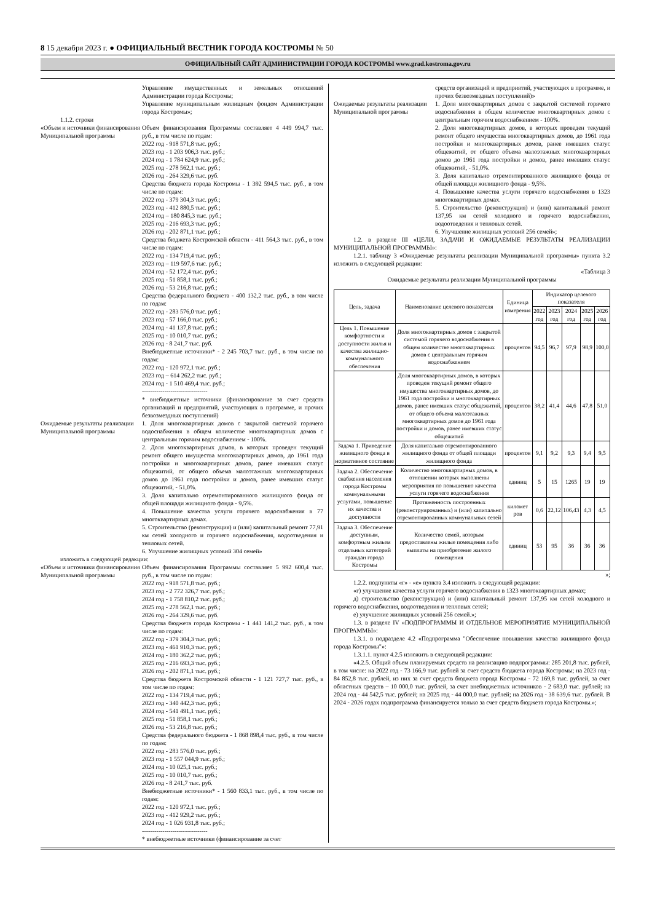8 15 декабря 2023 г. ● ОФИЦИАЛЬНЫЙ ВЕСТНИК ГОРОДА КОСТРОМЫ № 50
ОФИЦИАЛЬНЫЙ САЙТ АДМИНИСТРАЦИИ ГОРОДА КОСТРОМЫ www.grad.kostroma.gov.ru
Управление имущественных и земельных отношений Администрации города Костромы;
Управление муниципальным жилищным фондом Администрации города Костромы»;
1.1.2. строки
«Объем и источники финансирования Муниципальной программы
Объем финансирования Программы составляет 4 449 994,7 тыс. руб., в том числе по годам:
2022 год - 918 571,8 тыс. руб.;
2023 год - 1 203 906,3 тыс. руб.;
2024 год - 1 784 624,9 тыс. руб.;
2025 год - 278 562,1 тыс. руб.;
2026 год - 264 329,6 тыс. руб.
Средства бюджета города Костромы - 1 392 594,5 тыс. руб., в том числе по годам:
2022 год - 379 304,3 тыс. руб.;
2023 год - 412 880,5 тыс. руб.;
2024 год – 180 845,3 тыс. руб.;
2025 год - 216 693,3 тыс. руб.;
2026 год - 202 871,1 тыс. руб.;
Средства бюджета Костромской области - 411 564,3 тыс. руб., в том числе по годам:
2022 год - 134 719,4 тыс. руб.;
2023 год – 119 597,6 тыс. руб.;
2024 год - 52 172,4 тыс. руб.;
2025 год - 51 858,1 тыс. руб.;
2026 год - 53 216,8 тыс. руб.;
Средства федерального бюджета - 400 132,2 тыс. руб., в том числе по годам:
2022 год - 283 576,0 тыс. руб.;
2023 год - 57 166,0 тыс. руб.;
2024 год - 41 137,8 тыс. руб.;
2025 год - 10 010,7 тыс. руб.;
2026 год - 8 241,7 тыс. руб.
Внебюджетные источники* - 2 245 703,7 тыс. руб., в том числе по годам:
2022 год - 120 972,1 тыс. руб.;
2023 год – 614 262,2 тыс. руб.;
2024 год - 1 510 469,4 тыс. руб.;
--------------------------------
* внебюджетные источники (финансирование за счет средств организаций и предприятий, участвующих в программе, и прочих безвозмездных поступлений)
Ожидаемые результаты реализации Муниципальной программы
1. Доля многоквартирных домов с закрытой системой горячего водоснабжения в общем количестве многоквартирных домов с центральным горячим водоснабжением - 100%.
2. Доля многоквартирных домов, в которых проведен текущий ремонт общего имущества многоквартирных домов, до 1961 года постройки и многоквартирных домов, ранее имевших статус общежитий, от общего объема малоэтажных многоквартирных домов до 1961 года постройки и домов, ранее имевших статус общежитий, - 51,0%.
3. Доля капитально отремонтированного жилищного фонда от общей площади жилищного фонда - 9,5%.
4. Повышение качества услуги горячего водоснабжения в 77 многоквартирных домах.
5. Строительство (реконструкция) и (или) капитальный ремонт 77,91 км сетей холодного и горячего водоснабжения, водоотведения и тепловых сетей.
6. Улучшение жилищных условий 304 семей»
изложить в следующей редакции:
«Объем и источники финансирования Муниципальной программы
Объем финансирования Программы составляет 5 992 600,4 тыс. руб., в том числе по годам:
2022 год - 918 571,8 тыс. руб.;
2023 год - 2 772 326,7 тыс. руб.;
2024 год - 1 758 810,2 тыс. руб.;
2025 год - 278 562,1 тыс. руб.;
2026 год - 264 329,6 тыс. руб.
Средства бюджета города Костромы - 1 441 141,2 тыс. руб., в том числе по годам:
2022 год - 379 304,3 тыс. руб.;
2023 год - 461 910,3 тыс. руб.;
2024 год - 180 362,2 тыс. руб.;
2025 год - 216 693,3 тыс. руб.;
2026 год - 202 871,1 тыс. руб.;
Средства бюджета Костромской области - 1 121 727,7 тыс. руб., в том числе по годам:
2022 год - 134 719,4 тыс. руб.;
2023 год - 340 442,3 тыс. руб.;
2024 год - 541 491,1 тыс. руб.;
2025 год - 51 858,1 тыс. руб.;
2026 год - 53 216,8 тыс. руб.;
Средства федерального бюджета - 1 868 898,4 тыс. руб., в том числе по годам:
2022 год - 283 576,0 тыс. руб.;
2023 год - 1 557 044,9 тыс. руб.;
2024 год - 10 025,1 тыс. руб.;
2025 год - 10 010,7 тыс. руб.;
2026 год - 8 241,7 тыс. руб.
Внебюджетные источники* - 1 560 833,1 тыс. руб., в том числе по годам:
2022 год - 120 972,1 тыс. руб.;
2023 год - 412 929,2 тыс. руб.;
2024 год - 1 026 931,8 тыс. руб.;
--------------------------------
* внебюджетные источники (финансирование за счет
средств организаций и предприятий, участвующих в программе, и прочих безвозмездных поступлений)»
Ожидаемые результаты реализации Муниципальной программы
1. Доля многоквартирных домов с закрытой системой горячего водоснабжения в общем количестве многоквартирных домов с центральным горячим водоснабжением - 100%.
2. Доля многоквартирных домов, в которых проведен текущий ремонт общего имущества многоквартирных домов, до 1961 года постройки и многоквартирных домов, ранее имевших статус общежитий, от общего объема малоэтажных многоквартирных домов до 1961 года постройки и домов, ранее имевших статус общежитий, - 51,0%.
3. Доля капитально отремонтированного жилищного фонда от общей площади жилищного фонда - 9,5%.
4. Повышение качества услуги горячего водоснабжения в 1323 многоквартирных домах.
5. Строительство (реконструкция) и (или) капитальный ремонт 137,95 км сетей холодного и горячего водоснабжения, водоотведения и тепловых сетей.
6. Улучшение жилищных условий 256 семей»;
1.2. в разделе III «ЦЕЛИ, ЗАДАЧИ И ОЖИДАЕМЫЕ РЕЗУЛЬТАТЫ РЕАЛИЗАЦИИ МУНИЦИПАЛЬНОЙ ПРОГРАММЫ»:
1.2.1. таблицу 3 «Ожидаемые результаты реализации Муниципальной программы» пункта 3.2 изложить в следующей редакции:
«Таблица 3
Ожидаемые результаты реализации Муниципальной программы
| Цель, задача | Наименование целевого показателя | Единица измерения | Индикатор целевого показателя | | | | |
| --- | --- | --- | --- | --- | --- | --- | --- |
| | | | 2022 год | 2023 год | 2024 год | 2025 год | 2026 год |
| Цель 1. Повышение комфортности и доступности жилья и качества жилищно-коммунального обеспечения | Доля многоквартирных домов с закрытой системой горячего водоснабжения в общем количестве многоквартирных домов с центральным горячим водоснабжением | процентов | 94,5 | 96,7 | 97,9 | 98,9 | 100,0 |
| | Доля многоквартирных домов, в которых проведен текущий ремонт общего имущества многоквартирных домов, до 1961 года постройки и многоквартирных домов, ранее имевших статус общежитий, от общего объема малоэтажных многоквартирных домов до 1961 года постройки и домов, ранее имевших статус общежитий | процентов | 38,2 | 41,4 | 44,6 | 47,8 | 51,0 |
| Задача 1. Приведение жилищного фонда в нормативное состояние | Доля капитально отремонтированного жилищного фонда от общей площади жилищного фонда | процентов | 9,1 | 9,2 | 9,3 | 9,4 | 9,5 |
| Задача 2. Обеспечение снабжения населения города Костромы коммунальными услугами, повышение их качества и доступности | Количество многоквартирных домов, в отношении которых выполнены мероприятия по повышению качества услуги горячего водоснабжения | единиц | 5 | 15 | 1265 | 19 | 19 |
| | Протяженность построенных (реконструированных) и (или) капитально отремонтированных коммунальных сетей | километ ров | 0,6 | 22,12 | 106,43 | 4,3 | 4,5 |
| Задача 3. Обеспечение доступным, комфортным жильем отдельных категорий граждан города Костромы | Количество семей, которым предоставлены жилые помещения либо выплаты на приобретение жилого помещения | единиц | 53 | 95 | 36 | 36 | 36 |
»;
1.2.2. подпункты «г» - «е» пункта 3.4 изложить в следующей редакции:
«г) улучшение качества услуги горячего водоснабжения в 1323 многоквартирных домах;
д) строительство (реконструкция) и (или) капитальный ремонт 137,95 км сетей холодного и горячего водоснабжения, водоотведения и тепловых сетей;
е) улучшение жилищных условий 256 семей.»;
1.3. в разделе IV «ПОДПРОГРАММЫ И ОТДЕЛЬНОЕ МЕРОПРИЯТИЕ МУНИЦИПАЛЬНОЙ ПРОГРАММЫ»:
1.3.1. в подразделе 4.2 «Подпрограмма "Обеспечение повышения качества жилищного фонда города Костромы"»:
1.3.1.1. пункт 4.2.5 изложить в следующей редакции:
«4.2.5. Общий объем планируемых средств на реализацию подпрограммы: 285 201,8 тыс. рублей, в том числе: на 2022 год - 73 166,9 тыс. рублей за счет средств бюджета города Костромы; на 2023 год - 84 852,8 тыс. рублей, из них за счет средств бюджета города Костромы - 72 169,8 тыс. рублей, за счет областных средств – 10 000,0 тыс. рублей, за счет внебюджетных источников - 2 683,0 тыс. рублей; на 2024 год - 44 542,5 тыс. рублей; на 2025 год - 44 000,0 тыс. рублей; на 2026 год - 38 639,6 тыс. рублей. В 2024 - 2026 годах подпрограмма финансируется только за счет средств бюджета города Костромы.»;